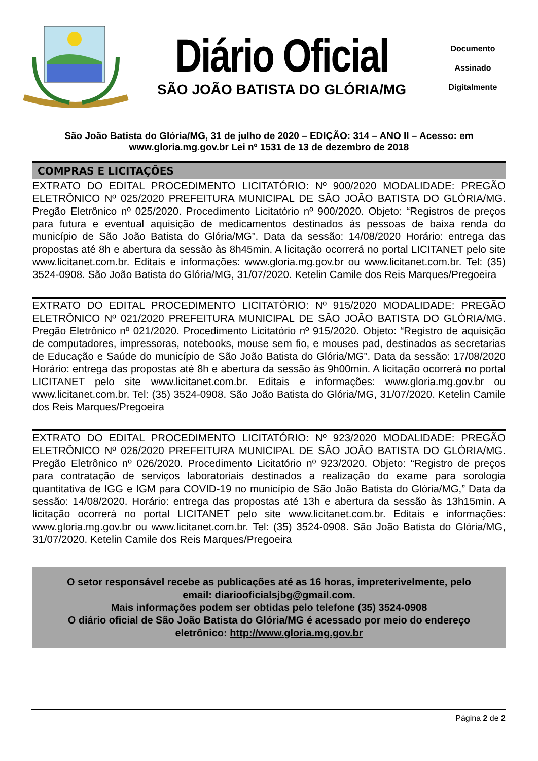Diário Oficial
SÃO JOÃO BATISTA DO GLÓRIA/MG
Documento
Assinado
Digitalmente
São João Batista do Glória/MG, 31 de julho de 2020 – EDIÇÃO: 314 – ANO II – Acesso: em www.gloria.mg.gov.br Lei nº 1531 de 13 de dezembro de 2018
COMPRAS E LICITAÇÕES
EXTRATO DO EDITAL PROCEDIMENTO LICITATÓRIO: Nº 900/2020 MODALIDADE: PREGÃO ELETRÔNICO Nº 025/2020 PREFEITURA MUNICIPAL DE SÃO JOÃO BATISTA DO GLÓRIA/MG. Pregão Eletrônico nº 025/2020. Procedimento Licitatório nº 900/2020. Objeto: “Registros de preços para futura e eventual aquisição de medicamentos destinados ás pessoas de baixa renda do município de São João Batista do Glória/MG”. Data da sessão: 14/08/2020 Horário: entrega das propostas até 8h e abertura da sessão às 8h45min. A licitação ocorrerá no portal LICITANET pelo site www.licitanet.com.br. Editais e informações: www.gloria.mg.gov.br ou www.licitanet.com.br. Tel: (35) 3524-0908. São João Batista do Glória/MG, 31/07/2020. Ketelin Camile dos Reis Marques/Pregoeira
EXTRATO DO EDITAL PROCEDIMENTO LICITATÓRIO: Nº 915/2020 MODALIDADE: PREGÃO ELETRÔNICO Nº 021/2020 PREFEITURA MUNICIPAL DE SÃO JOÃO BATISTA DO GLÓRIA/MG. Pregão Eletrônico nº 021/2020. Procedimento Licitatório nº 915/2020. Objeto: “Registro de aquisição de computadores, impressoras, notebooks, mouse sem fio, e mouses pad, destinados as secretarias de Educação e Saúde do município de São João Batista do Glória/MG”. Data da sessão: 17/08/2020 Horário: entrega das propostas até 8h e abertura da sessão às 9h00min. A licitação ocorrerá no portal LICITANET pelo site www.licitanet.com.br. Editais e informações: www.gloria.mg.gov.br ou www.licitanet.com.br. Tel: (35) 3524-0908. São João Batista do Glória/MG, 31/07/2020. Ketelin Camile dos Reis Marques/Pregoeira
EXTRATO DO EDITAL PROCEDIMENTO LICITATÓRIO: Nº 923/2020 MODALIDADE: PREGÃO ELETRÔNICO Nº 026/2020 PREFEITURA MUNICIPAL DE SÃO JOÃO BATISTA DO GLÓRIA/MG. Pregão Eletrônico nº 026/2020. Procedimento Licitatório nº 923/2020. Objeto: “Registro de preços para contratação de serviços laboratoriais destinados a realização do exame para sorologia quantitativa de IGG e IGM para COVID-19 no município de São João Batista do Glória/MG,” Data da sessão: 14/08/2020. Horário: entrega das propostas até 13h e abertura da sessão às 13h15min. A licitação ocorrerá no portal LICITANET pelo site www.licitanet.com.br. Editais e informações: www.gloria.mg.gov.br ou www.licitanet.com.br. Tel: (35) 3524-0908. São João Batista do Glória/MG, 31/07/2020. Ketelin Camile dos Reis Marques/Pregoeira
O setor responsável recebe as publicações até as 16 horas, impreterivelmente, pelo email: diariooficialsjbg@gmail.com.
Mais informações podem ser obtidas pelo telefone (35) 3524-0908
O diário oficial de São João Batista do Glória/MG é acessado por meio do endereço eletrônico: http://www.gloria.mg.gov.br
Página 2 de 2